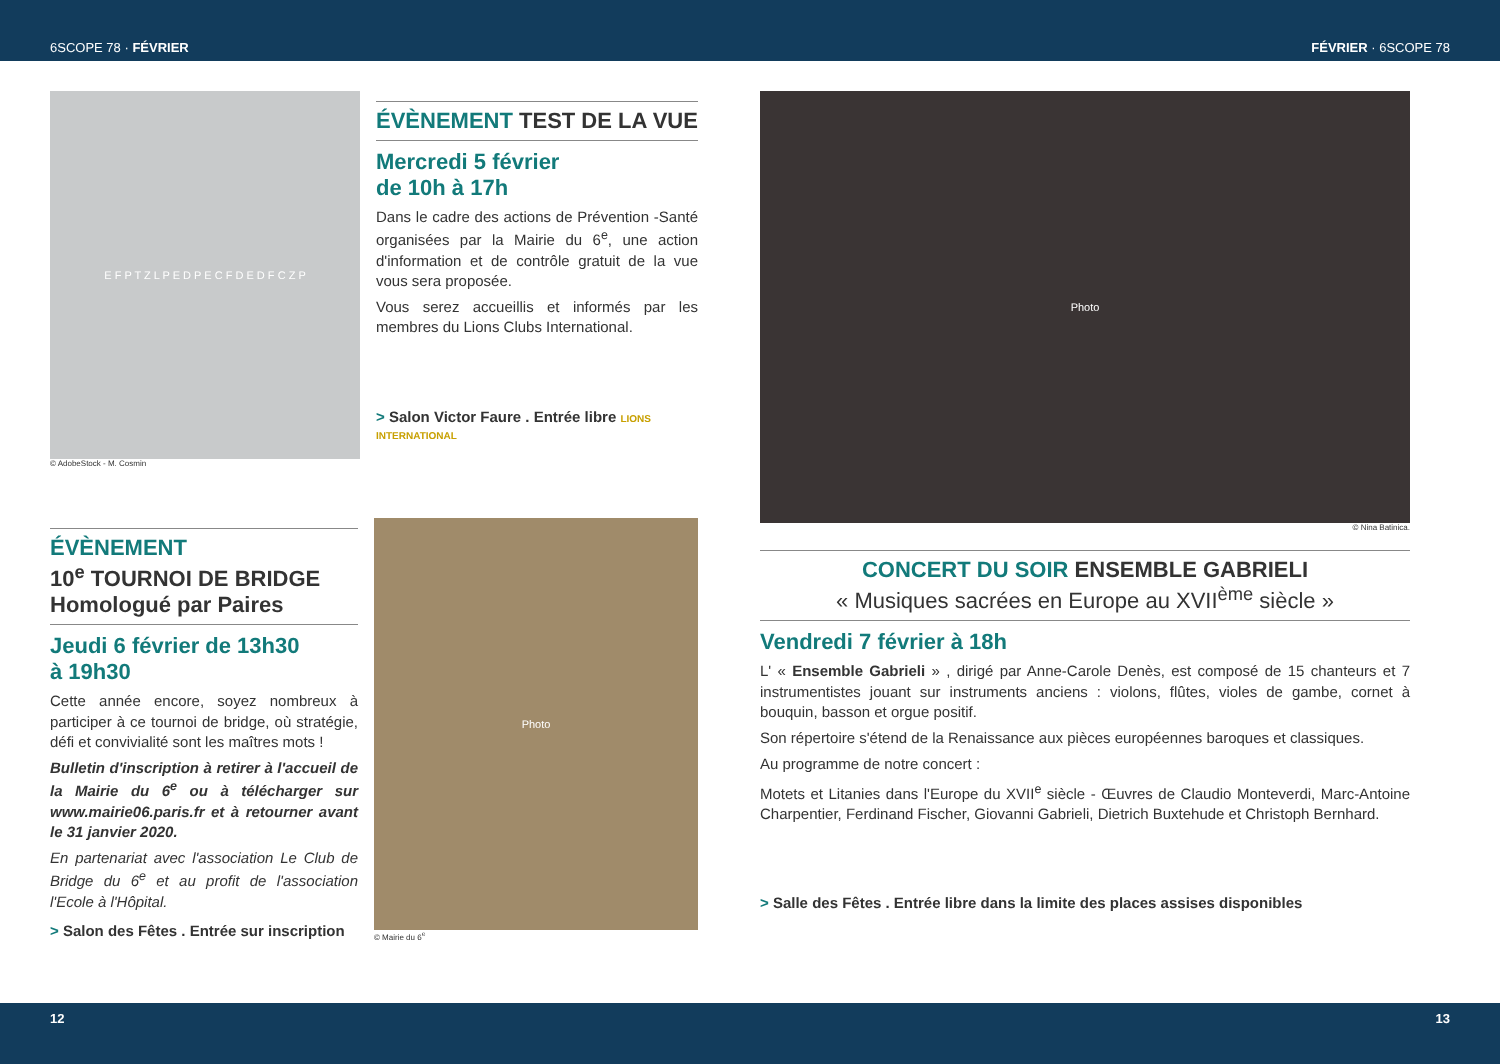6SCOPE 78 · FÉVRIER FÉVRIER · 6SCOPE 78
E F P T Z L P E D P E C F D E D F C Z P
ÉVÈNEMENT TEST DE LA VUE
Mercredi 5 février
de 10h à 17h
Dans le cadre des actions de Prévention -Santé organisées par la Mairie du 6<sup>e</sup>, une action d'information et de contrôle gratuit de la vue vous sera proposée.
Vous serez accueillis et informés par les membres du Lions Clubs International.
> Salon Victor Faure . Entrée libre LIONS INTERNATIONAL
© AdobeStock - M. Cosmin
ÉVÈNEMENT
10<sup>e</sup> TOURNOI DE BRIDGE
Homologué par Paires
Jeudi 6 février de 13h30
à 19h30
Cette année encore, soyez nombreux à participer à ce tournoi de bridge, où stratégie, défi et convivialité sont les maîtres mots !
Bulletin d'inscription à retirer à l'accueil de la Mairie du 6<sup>e</sup> ou à télécharger sur www.mairie06.paris.fr et à retourner avant le 31 janvier 2020.
En partenariat avec l'association Le Club de Bridge du 6<sup>e</sup> et au profit de l'association l'Ecole à l'Hôpital.
> Salon des Fêtes . Entrée sur inscription
Photo
© Mairie du 6<sup>e</sup>
Photo
© Nina Batinica.
CONCERT DU SOIR ENSEMBLE GABRIELI
« Musiques sacrées en Europe au XVII<sup>ème</sup> siècle »
Vendredi 7 février à 18h
L' « Ensemble Gabrieli » , dirigé par Anne-Carole Denès, est composé de 15 chanteurs et 7 instrumentistes jouant sur instruments anciens : violons, flûtes, violes de gambe, cornet à bouquin, basson et orgue positif.
Son répertoire s'étend de la Renaissance aux pièces européennes baroques et classiques.
Au programme de notre concert :
Motets et Litanies dans l'Europe du XVII<sup>e</sup> siècle - Œuvres de Claudio Monteverdi, Marc-Antoine Charpentier, Ferdinand Fischer, Giovanni Gabrieli, Dietrich Buxtehude et Christoph Bernhard.
> Salle des Fêtes . Entrée libre dans la limite des places assises disponibles
12 13